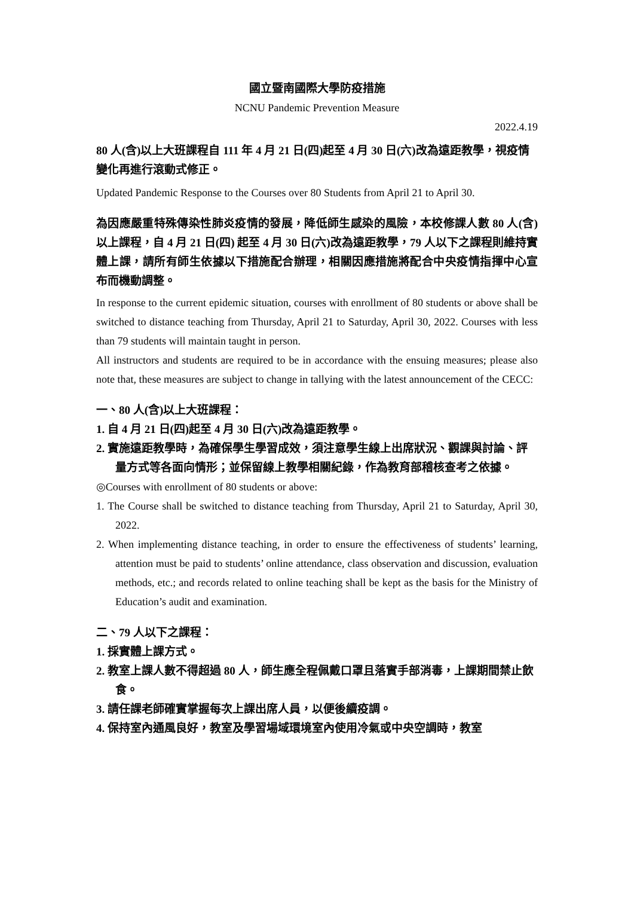國立暨南國際大學防疫措施
NCNU Pandemic Prevention Measure
2022.4.19
80 人(含)以上大班課程自 111 年 4 月 21 日(四)起至 4 月 30 日(六)改為遠距教學，視疫情變化再進行滾動式修正。
Updated Pandemic Response to the Courses over 80 Students from April 21 to April 30.
為因應嚴重特殊傳染性肺炎疫情的發展，降低師生感染的風險，本校修課人數 80 人(含)以上課程，自 4 月 21 日(四) 起至 4 月 30 日(六)改為遠距教學，79 人以下之課程則維持實體上課，請所有師生依據以下措施配合辦理，相關因應措施將配合中央疫情指揮中心宣布而機動調整。
In response to the current epidemic situation, courses with enrollment of 80 students or above shall be switched to distance teaching from Thursday, April 21 to Saturday, April 30, 2022. Courses with less than 79 students will maintain taught in person.
All instructors and students are required to be in accordance with the ensuing measures; please also note that, these measures are subject to change in tallying with the latest announcement of the CECC:
一、80 人(含)以上大班課程：
1. 自 4 月 21 日(四)起至 4 月 30 日(六)改為遠距教學。
2. 實施遠距教學時，為確保學生學習成效，須注意學生線上出席狀況、觀課與討論、評量方式等各面向情形；並保留線上教學相關紀錄，作為教育部稽核查考之依據。
◎Courses with enrollment of 80 students or above:
1. The Course shall be switched to distance teaching from Thursday, April 21 to Saturday, April 30, 2022.
2. When implementing distance teaching, in order to ensure the effectiveness of students’ learning, attention must be paid to students’ online attendance, class observation and discussion, evaluation methods, etc.; and records related to online teaching shall be kept as the basis for the Ministry of Education’s audit and examination.
二、79 人以下之課程：
1. 採實體上課方式。
2. 教室上課人數不得超過 80 人，師生應全程佩戴口罩且落實手部消毒，上課期間禁止飲食。
3. 請任課老師確實掌握每次上課出席人員，以便後續疫調。
4. 保持室內通風良好，教室及學習場域環境室內使用冷氣或中央空調時，教室